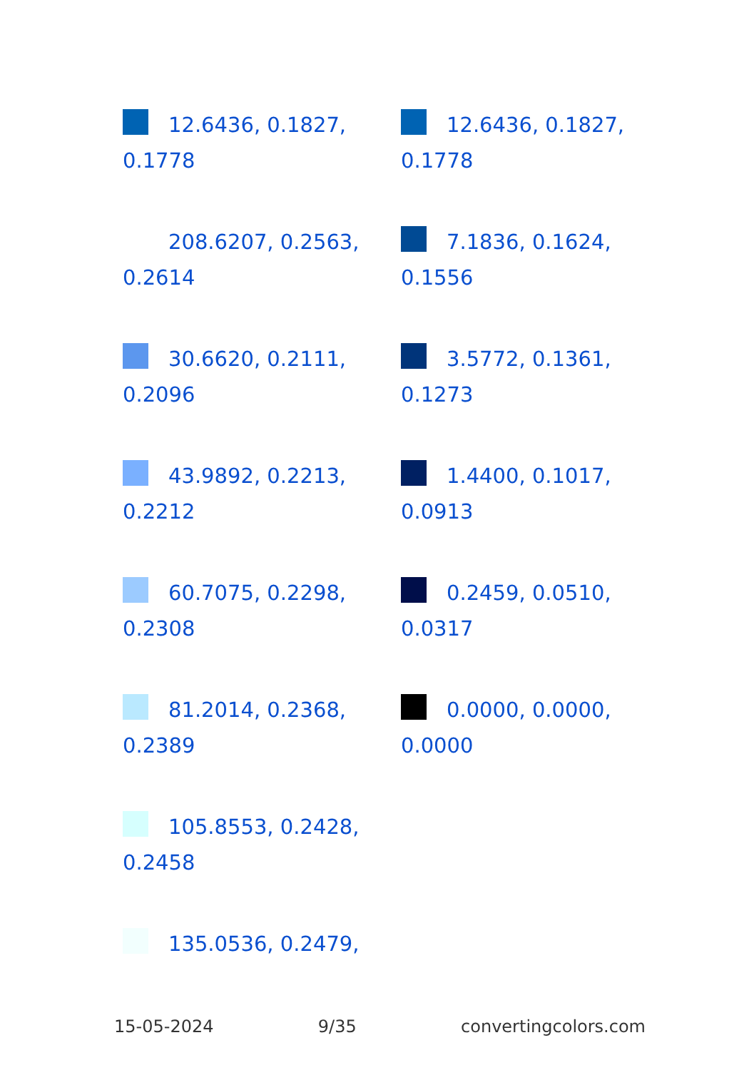12.6436, 0.1827,
0.1778
208.6207, 0.2563,
0.2614
30.6620, 0.2111,
0.2096
43.9892, 0.2213,
0.2212
60.7075, 0.2298,
0.2308
81.2014, 0.2368,
0.2389
105.8553, 0.2428,
0.2458
135.0536, 0.2479,
12.6436, 0.1827,
0.1778
7.1836, 0.1624,
0.1556
3.5772, 0.1361,
0.1273
1.4400, 0.1017,
0.0913
0.2459, 0.0510,
0.0317
0.0000, 0.0000,
0.0000
15-05-2024 9/35 convertingcolors.com